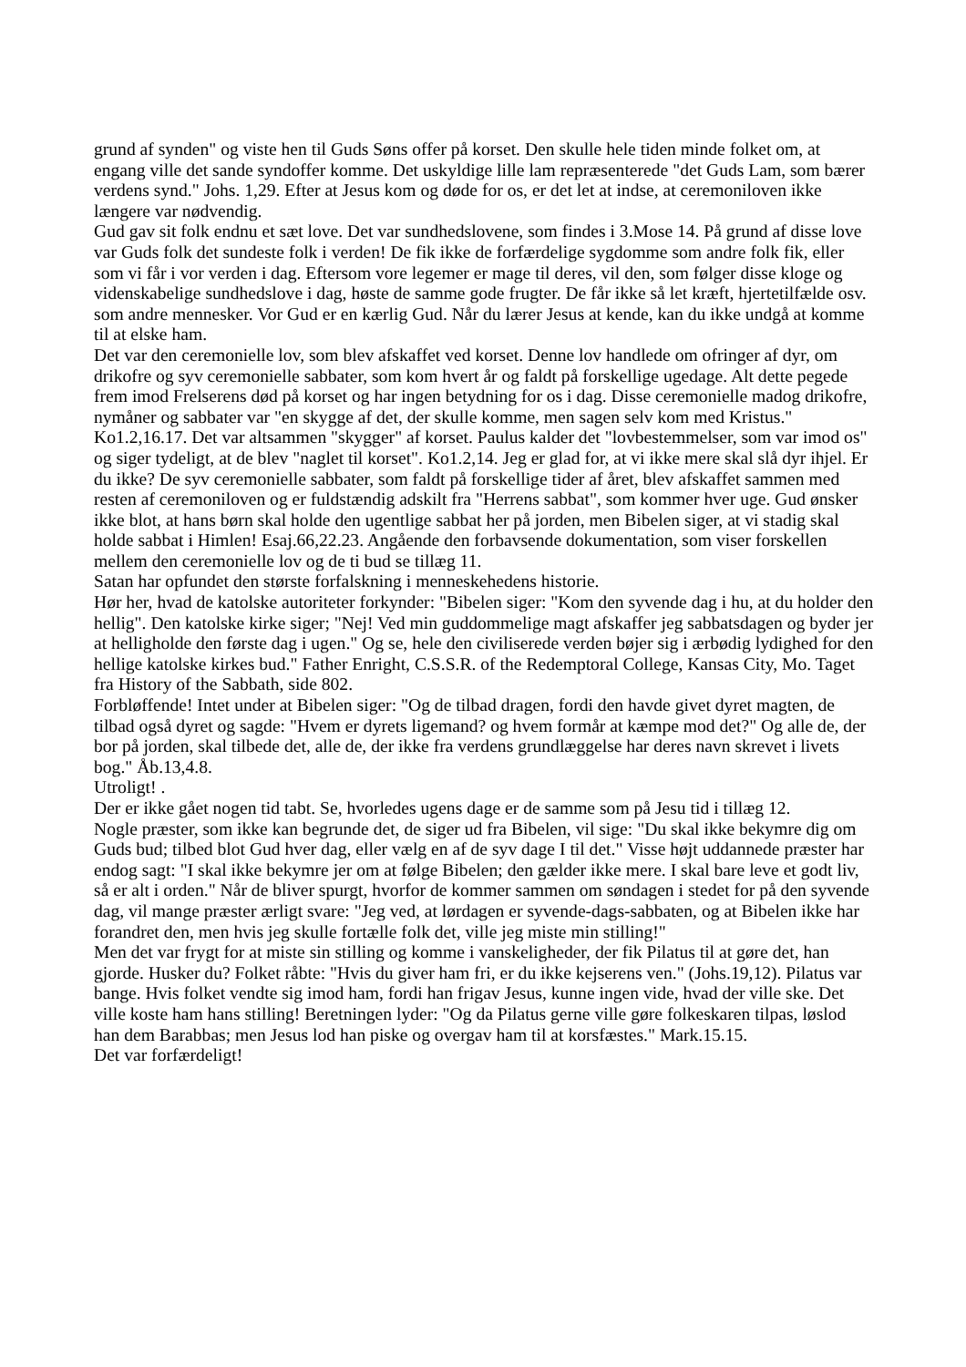grund af synden" og viste hen til Guds Søns offer på korset. Den skulle hele tiden minde folket om, at engang ville det sande syndoffer komme. Det uskyldige lille lam repræsenterede "det Guds Lam, som bærer verdens synd." Johs. 1,29. Efter at Jesus kom og døde for os, er det let at indse, at ceremoniloven ikke længere var nødvendig.
Gud gav sit folk endnu et sæt love. Det var sundhedslovene, som findes i 3.Mose 14. På grund af disse love var Guds folk det sundeste folk i verden! De fik ikke de forfærdelige sygdomme som andre folk fik, eller som vi får i vor verden i dag. Eftersom vore legemer er mage til deres, vil den, som følger disse kloge og videnskabelige sundhedslove i dag, høste de samme gode frugter. De får ikke så let kræft, hjertetilfælde osv. som andre mennesker. Vor Gud er en kærlig Gud. Når du lærer Jesus at kende, kan du ikke undgå at komme til at elske ham.
Det var den ceremonielle lov, som blev afskaffet ved korset. Denne lov handlede om ofringer af dyr, om drikofre og syv ceremonielle sabbater, som kom hvert år og faldt på forskellige ugedage. Alt dette pegede frem imod Frelserens død på korset og har ingen betydning for os i dag. Disse ceremonielle madog drikofre, nymåner og sabbater var "en skygge af det, der skulle komme, men sagen selv kom med Kristus." Ko1.2,16.17. Det var altsammen "skygger" af korset. Paulus kalder det "lovbestemmelser, som var imod os" og siger tydeligt, at de blev "naglet til korset". Ko1.2,14. Jeg er glad for, at vi ikke mere skal slå dyr ihjel. Er du ikke? De syv ceremonielle sabbater, som faldt på forskellige tider af året, blev afskaffet sammen med resten af ceremoniloven og er fuldstændig adskilt fra "Herrens sabbat", som kommer hver uge. Gud ønsker ikke blot, at hans børn skal holde den ugentlige sabbat her på jorden, men Bibelen siger, at vi stadig skal holde sabbat i Himlen! Esaj.66,22.23. Angående den forbavsende dokumentation, som viser forskellen mellem den ceremonielle lov og de ti bud se tillæg 11.
Satan har opfundet den største forfalskning i menneskehedens historie.
Hør her, hvad de katolske autoriteter forkynder: "Bibelen siger: "Kom den syvende dag i hu, at du holder den hellig". Den katolske kirke siger; "Nej! Ved min guddommelige magt afskaffer jeg sabbatsdagen og byder jer at helligholde den første dag i ugen." Og se, hele den civiliserede verden bøjer sig i ærbødig lydighed for den hellige katolske kirkes bud." Father Enright, C.S.S.R. of the Redemptoral College, Kansas City, Mo. Taget fra History of the Sabbath, side 802.
Forbløffende! Intet under at Bibelen siger: "Og de tilbad dragen, fordi den havde givet dyret magten, de tilbad også dyret og sagde: "Hvem er dyrets ligemand? og hvem formår at kæmpe mod det?" Og alle de, der bor på jorden, skal tilbede det, alle de, der ikke fra verdens grundlæggelse har deres navn skrevet i livets bog." Åb.13,4.8.
Utroligt! .
Der er ikke gået nogen tid tabt. Se, hvorledes ugens dage er de samme som på Jesu tid i tillæg 12.
Nogle præster, som ikke kan begrunde det, de siger ud fra Bibelen, vil sige: "Du skal ikke bekymre dig om Guds bud; tilbed blot Gud hver dag, eller vælg en af de syv dage I til det." Visse højt uddannede præster har endog sagt: "I skal ikke bekymre jer om at følge Bibelen; den gælder ikke mere. I skal bare leve et godt liv, så er alt i orden." Når de bliver spurgt, hvorfor de kommer sammen om søndagen i stedet for på den syvende dag, vil mange præster ærligt svare: "Jeg ved, at lørdagen er syvende-dags-sabbaten, og at Bibelen ikke har forandret den, men hvis jeg skulle fortælle folk det, ville jeg miste min stilling!"
Men det var frygt for at miste sin stilling og komme i vanskeligheder, der fik Pilatus til at gøre det, han gjorde. Husker du? Folket råbte: "Hvis du giver ham fri, er du ikke kejserens ven." (Johs.19,12). Pilatus var bange. Hvis folket vendte sig imod ham, fordi han frigav Jesus, kunne ingen vide, hvad der ville ske. Det ville koste ham hans stilling! Beretningen lyder: "Og da Pilatus gerne ville gøre folkeskaren tilpas, løslod han dem Barabbas; men Jesus lod han piske og overgav ham til at korsfæstes." Mark.15.15.
Det var forfærdeligt!